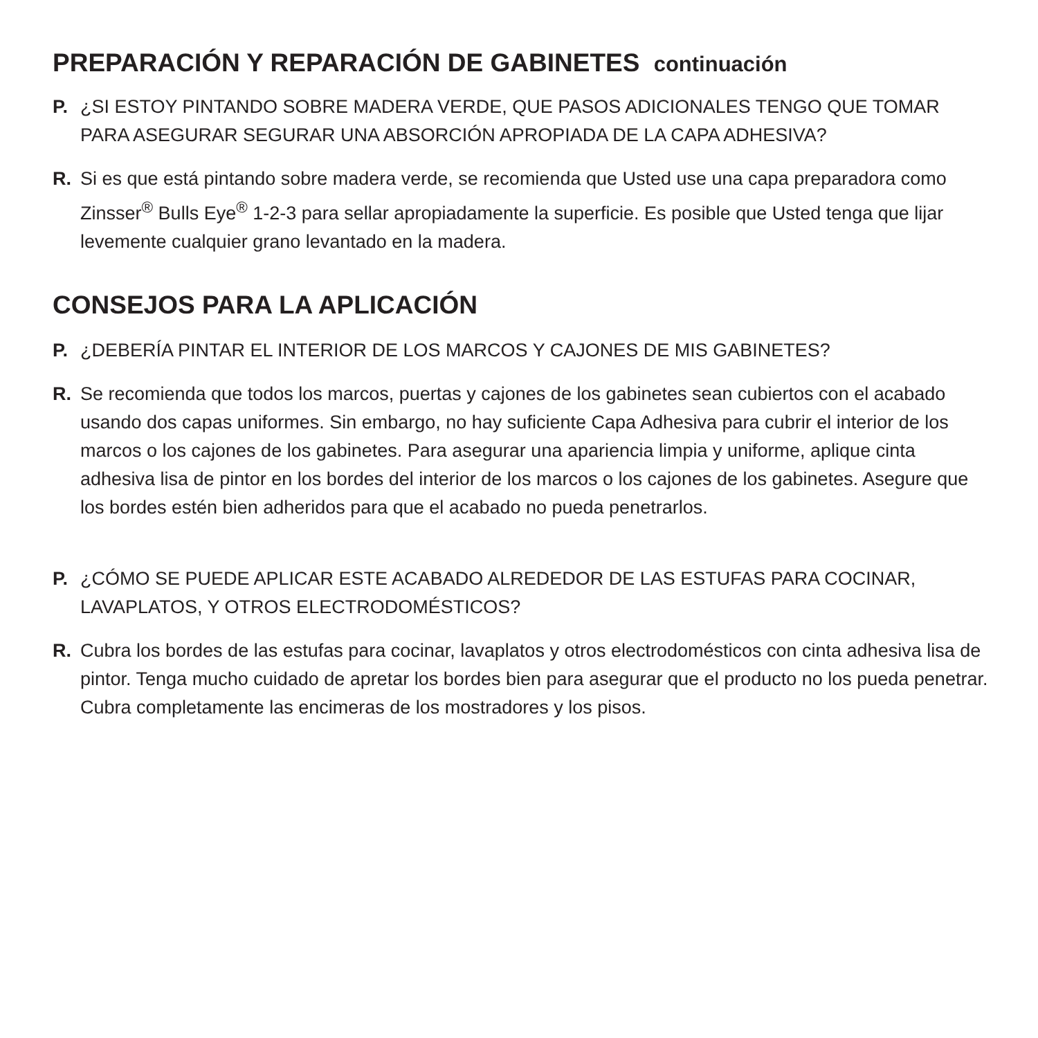PREPARACIÓN Y REPARACIÓN DE GABINETES continuación
P. ¿SI ESTOY PINTANDO SOBRE MADERA VERDE, QUE PASOS ADICIONALES TENGO QUE TOMAR PARA ASEGURAR SEGURAR UNA ABSORCIÓN APROPIADA DE LA CAPA ADHESIVA?
R. Si es que está pintando sobre madera verde, se recomienda que Usted use una capa preparadora como Zinsser<sup>®</sup> Bulls Eye<sup>®</sup> 1-2-3 para sellar apropiadamente la superficie. Es posible que Usted tenga que lijar levemente cualquier grano levantado en la madera.
CONSEJOS PARA LA APLICACIÓN
P. ¿DEBERÍA PINTAR EL INTERIOR DE LOS MARCOS Y CAJONES DE MIS GABINETES?
R. Se recomienda que todos los marcos, puertas y cajones de los gabinetes sean cubiertos con el acabado usando dos capas uniformes. Sin embargo, no hay suficiente Capa Adhesiva para cubrir el interior de los marcos o los cajones de los gabinetes. Para asegurar una apariencia limpia y uniforme, aplique cinta adhesiva lisa de pintor en los bordes del interior de los marcos o los cajones de los gabinetes. Asegure que los bordes estén bien adheridos para que el acabado no pueda penetrarlos.
P. ¿CÓMO SE PUEDE APLICAR ESTE ACABADO ALREDEDOR DE LAS ESTUFAS PARA COCINAR, LAVAPLATOS, Y OTROS ELECTRODOMÉSTICOS?
R. Cubra los bordes de las estufas para cocinar, lavaplatos y otros electrodomésticos con cinta adhesiva lisa de pintor. Tenga mucho cuidado de apretar los bordes bien para asegurar que el producto no los pueda penetrar. Cubra completamente las encimeras de los mostradores y los pisos.